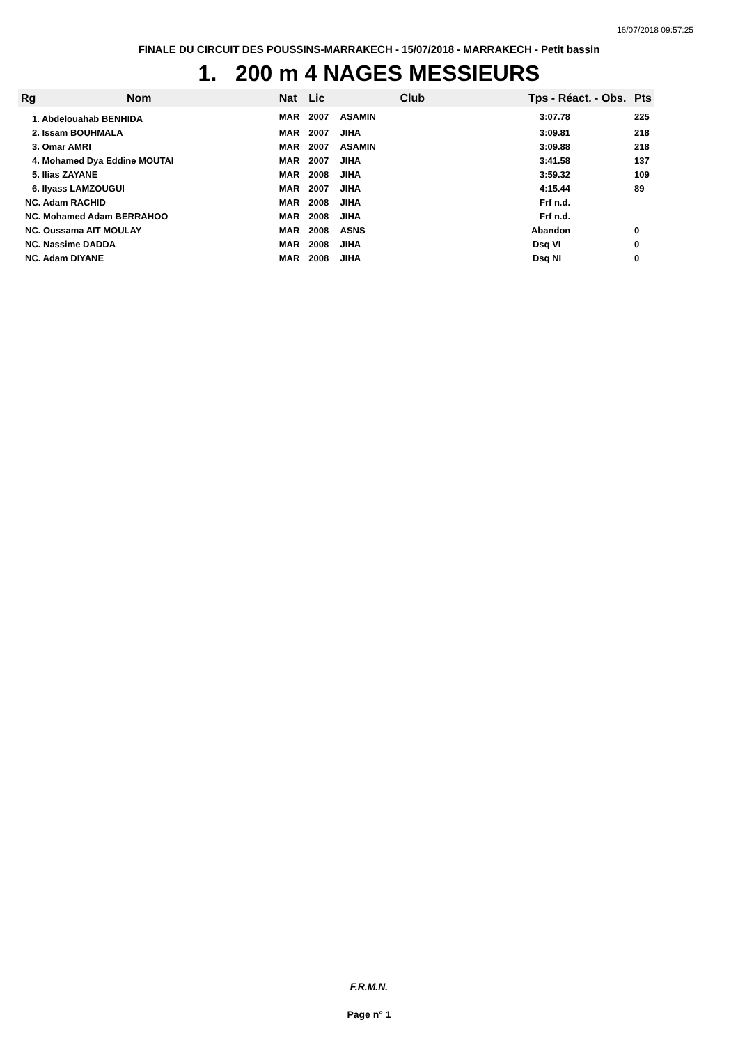16/07/2018 09:57:25
FINALE DU CIRCUIT DES POUSSINS-MARRAKECH - 15/07/2018 - MARRAKECH - Petit bassin
1. 200 m 4 NAGES MESSIEURS
| Rg | Nom | Nat | Lic | Club | Tps - Réact. - Obs. | Pts |
| --- | --- | --- | --- | --- | --- | --- |
| 1. Abdelouahab BENHIDA | | MAR | 2007 | ASAMIN | 3:07.78 | 225 |
| 2. Issam BOUHMALA | | MAR | 2007 | JIHA | 3:09.81 | 218 |
| 3. Omar AMRI | | MAR | 2007 | ASAMIN | 3:09.88 | 218 |
| 4. Mohamed Dya Eddine MOUTAI | | MAR | 2007 | JIHA | 3:41.58 | 137 |
| 5. Ilias ZAYANE | | MAR | 2008 | JIHA | 3:59.32 | 109 |
| 6. Ilyass LAMZOUGUI | | MAR | 2007 | JIHA | 4:15.44 | 89 |
| NC. Adam RACHID | | MAR | 2008 | JIHA | Frf n.d. | |
| NC. Mohamed Adam BERRAHOO | | MAR | 2008 | JIHA | Frf n.d. | |
| NC. Oussama AIT MOULAY | | MAR | 2008 | ASNS | Abandon | 0 |
| NC. Nassime DADDA | | MAR | 2008 | JIHA | Dsq VI | 0 |
| NC. Adam DIYANE | | MAR | 2008 | JIHA | Dsq NI | 0 |
F.R.M.N.
Page n° 1